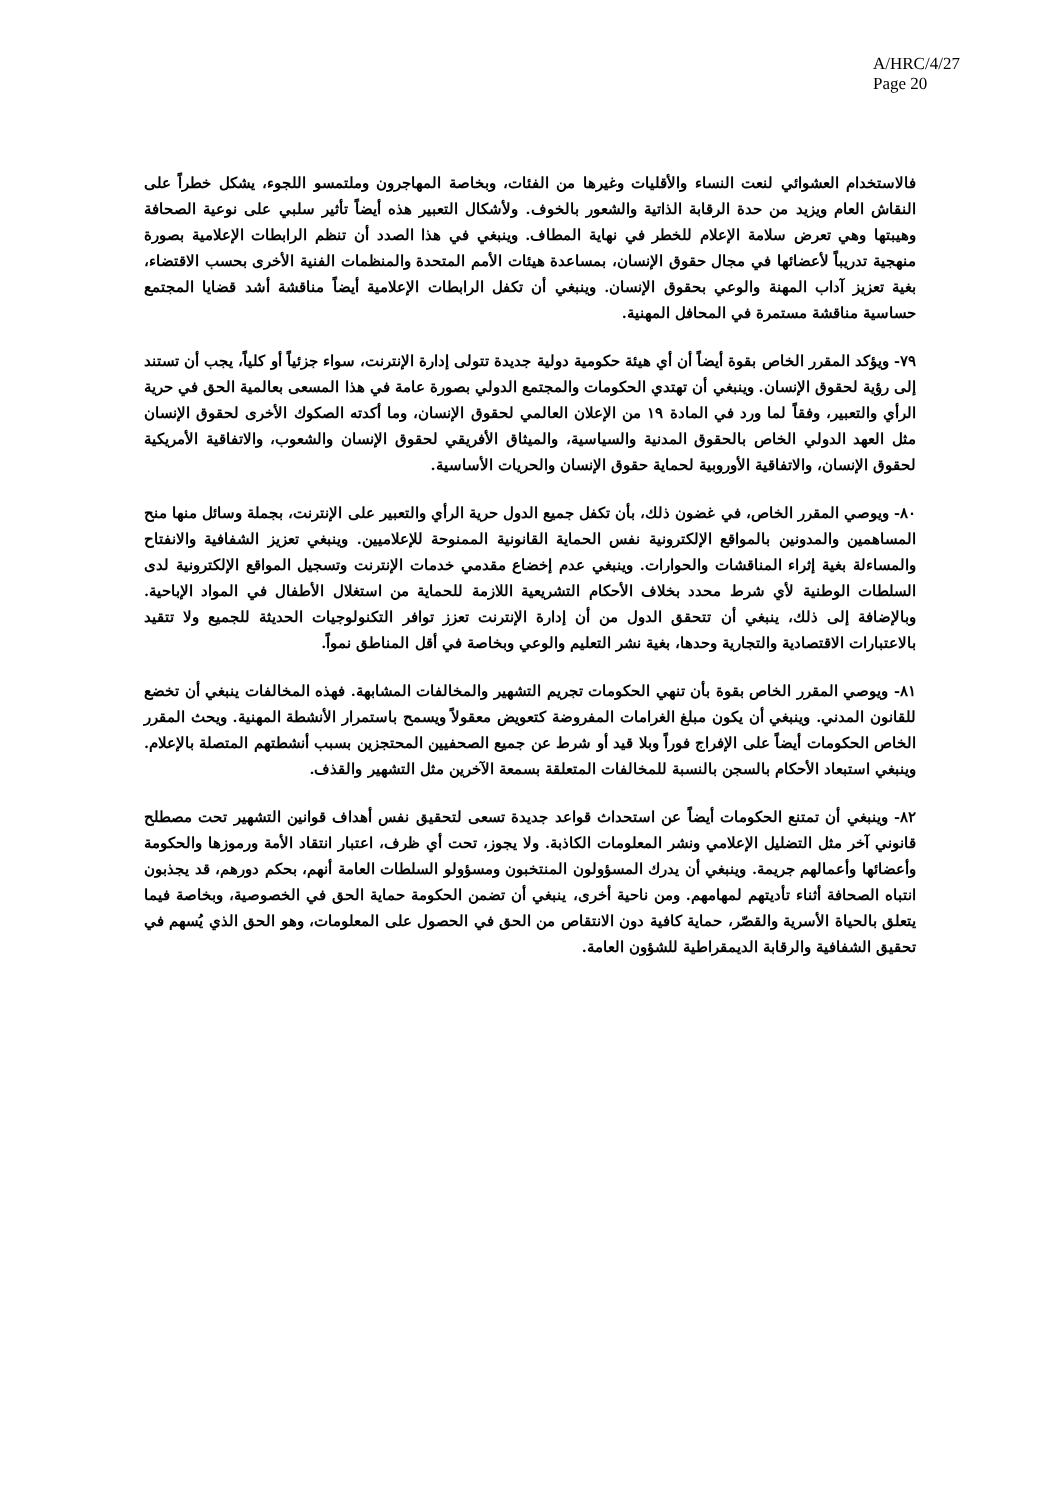A/HRC/4/27
Page 20
فالاستخدام العشوائي لنعت النساء والأقليات وغيرها من الفئات، وبخاصة المهاجرون وملتمسو اللجوء، يشكل خطراً على النقاش العام ويزيد من حدة الرقابة الذاتية والشعور بالخوف. ولأشكال التعبير هذه أيضاً تأثير سلبي على نوعية الصحافة وهيبتها وهي تعرض سلامة الإعلام للخطر في نهاية المطاف. وينبغي في هذا الصدد أن تنظم الرابطات الإعلامية بصورة منهجية تدريباً لأعضائها في مجال حقوق الإنسان، بمساعدة هيئات الأمم المتحدة والمنظمات الفنية الأخرى بحسب الاقتضاء، بغية تعزيز آداب المهنة والوعي بحقوق الإنسان. وينبغي أن تكفل الرابطات الإعلامية أيضاً مناقشة أشد قضايا المجتمع حساسية مناقشة مستمرة في المحافل المهنية.
٧٩- ويؤكد المقرر الخاص بقوة أيضاً أن أي هيئة حكومية دولية جديدة تتولى إدارة الإنترنت، سواء جزئياً أو كلياً، يجب أن تستند إلى رؤية لحقوق الإنسان. وينبغي أن تهتدي الحكومات والمجتمع الدولي بصورة عامة في هذا المسعى بعالمية الحق في حرية الرأي والتعبير، وفقاً لما ورد في المادة ١٩ من الإعلان العالمي لحقوق الإنسان، وما أكدته الصكوك الأخرى لحقوق الإنسان مثل العهد الدولي الخاص بالحقوق المدنية والسياسية، والميثاق الأفريقي لحقوق الإنسان والشعوب، والاتفاقية الأمريكية لحقوق الإنسان، والاتفاقية الأوروبية لحماية حقوق الإنسان والحريات الأساسية.
٨٠- ويوصي المقرر الخاص، في غضون ذلك، بأن تكفل جميع الدول حرية الرأي والتعبير على الإنترنت، بجملة وسائل منها منح المساهمين والمدونين بالمواقع الإلكترونية نفس الحماية القانونية الممنوحة للإعلاميين. وينبغي تعزيز الشفافية والانفتاح والمساءلة بغية إثراء المناقشات والحوارات. وينبغي عدم إخضاع مقدمي خدمات الإنترنت وتسجيل المواقع الإلكترونية لدى السلطات الوطنية لأي شرط محدد بخلاف الأحكام التشريعية اللازمة للحماية من استغلال الأطفال في المواد الإباحية. وبالإضافة إلى ذلك، ينبغي أن تتحقق الدول من أن إدارة الإنترنت تعزز توافر التكنولوجيات الحديثة للجميع ولا تتقيد بالاعتبارات الاقتصادية والتجارية وحدها، بغية نشر التعليم والوعي وبخاصة في أقل المناطق نمواً.
٨١- ويوصي المقرر الخاص بقوة بأن تنهي الحكومات تجريم التشهير والمخالفات المشابهة. فهذه المخالفات ينبغي أن تخضع للقانون المدني. وينبغي أن يكون مبلغ الغرامات المفروضة كتعويض معقولاً ويسمح باستمرار الأنشطة المهنية. ويحث المقرر الخاص الحكومات أيضاً على الإفراج فوراً وبلا قيد أو شرط عن جميع الصحفيين المحتجزين بسبب أنشطتهم المتصلة بالإعلام. وينبغي استبعاد الأحكام بالسجن بالنسبة للمخالفات المتعلقة بسمعة الآخرين مثل التشهير والقذف.
٨٢- وينبغي أن تمتنع الحكومات أيضاً عن استحداث قواعد جديدة تسعى لتحقيق نفس أهداف قوانين التشهير تحت مصطلح قانوني آخر مثل التضليل الإعلامي ونشر المعلومات الكاذبة. ولا يجوز، تحت أي ظرف، اعتبار انتقاد الأمة ورموزها والحكومة وأعضائها وأعمالهم جريمة. وينبغي أن يدرك المسؤولون المنتخبون ومسؤولو السلطات العامة أنهم، بحكم دورهم، قد يجذبون انتباه الصحافة أثناء تأديتهم لمهامهم. ومن ناحية أخرى، ينبغي أن تضمن الحكومة حماية الحق في الخصوصية، وبخاصة فيما يتعلق بالحياة الأسرية والقصّر، حماية كافية دون الانتقاص من الحق في الحصول على المعلومات، وهو الحق الذي يُسهم في تحقيق الشفافية والرقابة الديمقراطية للشؤون العامة.